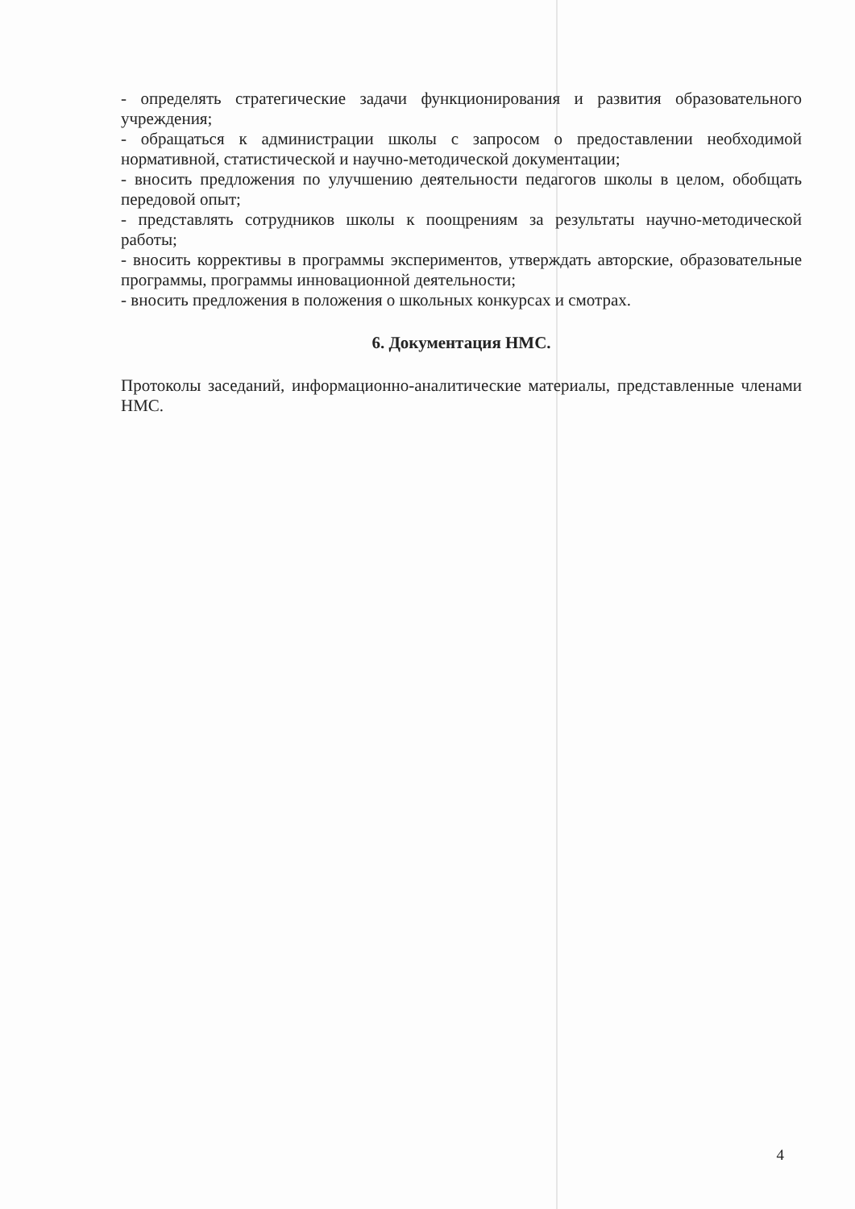- определять стратегические задачи функционирования и развития образовательного учреждения;
- обращаться к администрации школы с запросом о предоставлении необходимой нормативной, статистической и научно-методической документации;
- вносить предложения по улучшению деятельности педагогов школы в целом, обобщать передовой опыт;
- представлять сотрудников школы к поощрениям за результаты научно-методической работы;
- вносить коррективы в программы экспериментов, утверждать авторские, образовательные программы, программы инновационной деятельности;
- вносить предложения в положения о школьных конкурсах и смотрах.
6. Документация НМС.
Протоколы заседаний, информационно-аналитические материалы, представленные членами НМС.
4